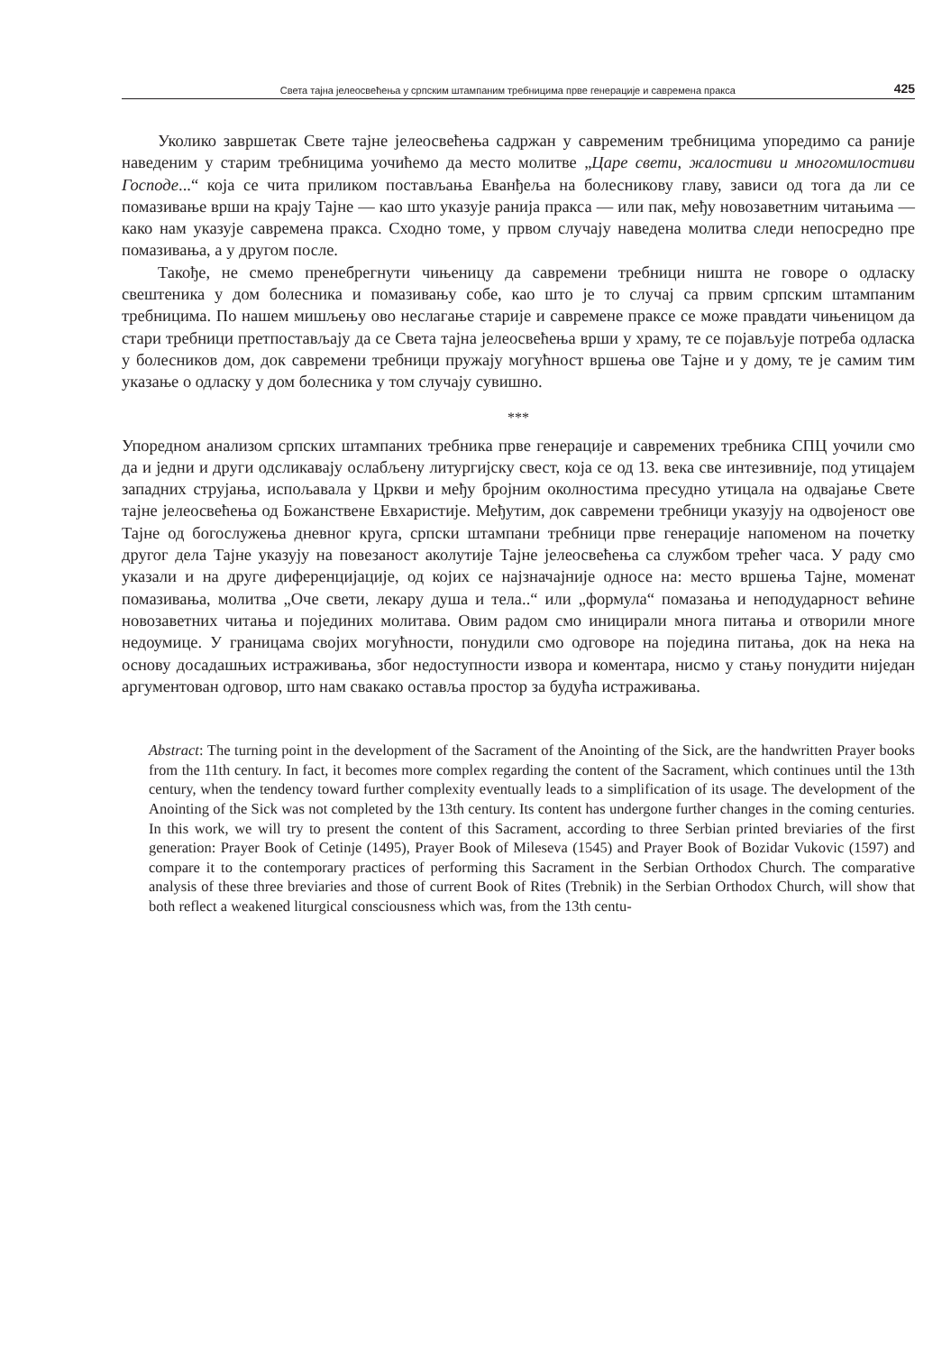Света тајна јелеосвећења у српским штампаним требницима прве генерације и савремена пракса 425
Уколико завршетак Свете тајне јелеосвећења садржан у савременим требницима упоредимо са раније наведеним у старим требницима уочићемо да место молитве „Царе свети, жалостиви и многомилостиви Господе...“ која се чита приликом постављања Еванђеља на болесникову главу, зависи од тога да ли се помазивање врши на крају Тајне — као што указује ранија пракса — или пак, међу новозаветним читањима — како нам указује савремена пракса. Сходно томе, у првом случају наведена молитва следи непосредно пре помазивања, а у другом после.
Такође, не смемо пренебрегнути чињеницу да савремени требници ништа не говоре о одласку свештеника у дом болесника и помазивању собе, као што је то случај са првим српским штампаним требницима. По нашем мишљењу ово неслагање старије и савремене праксе се може правдати чињеницом да стари требници претпостављају да се Света тајна јелеосвећења врши у храму, те се појављује потреба одласка у болесников дом, док савремени требници пружају могућност вршења ове Тајне и у дому, те је самим тим указање о одласку у дом болесника у том случају сувишно.
***
Упоредном анализом српских штампаних требника прве генерације и савремених требника СПЦ уочили смо да и једни и други одсликавају ослабљену литургијску свест, која се од 13. века све интезивније, под утицајем западних струјања, испољавала у Цркви и међу бројним околностима пресудно утицала на одвајање Свете тајне јелеосвећења од Божанствене Евхаристије. Међутим, док савремени требници указују на одвојеност ове Тајне од богослужења дневног круга, српски штампани требници прве генерације напоменом на почетку другог дела Тајне указују на повезаност аколутије Тајне јелеосвећења са службом трећег часа. У раду смо указали и на друге диференцијације, од којих се најзначајније односе на: место вршења Тајне, моменат помазивања, молитва „Оче свети, лекару душа и тела..“ или „формула“ помазања и неподударност већине новозаветних читања и појединих молитава. Овим радом смо иницирали многа питања и отворили многе недоумице. У границама својих могућности, понудили смо одговоре на поједина питања, док на нека на основу досадашњих истраживања, због недоступности извора и коментара, нисмо у стању понудити ниједан аргументован одговор, што нам свакако оставља простор за будућа истраживања.
Abstract: The turning point in the development of the Sacrament of the Anointing of the Sick, are the handwritten Prayer books from the 11th century. In fact, it becomes more complex regarding the content of the Sacrament, which continues until the 13th century, when the tendency toward further complexity eventually leads to a simplification of its usage. The development of the Anointing of the Sick was not completed by the 13th century. Its content has undergone further changes in the coming centuries. In this work, we will try to present the content of this Sacrament, according to three Serbian printed breviaries of the first generation: Prayer Book of Cetinje (1495), Prayer Book of Mileseva (1545) and Prayer Book of Bozidar Vukovic (1597) and compare it to the contemporary practices of performing this Sacrament in the Serbian Orthodox Church. The comparative analysis of these three breviaries and those of current Book of Rites (Trebnik) in the Serbian Orthodox Church, will show that both reflect a weakened liturgical consciousness which was, from the 13th centu-